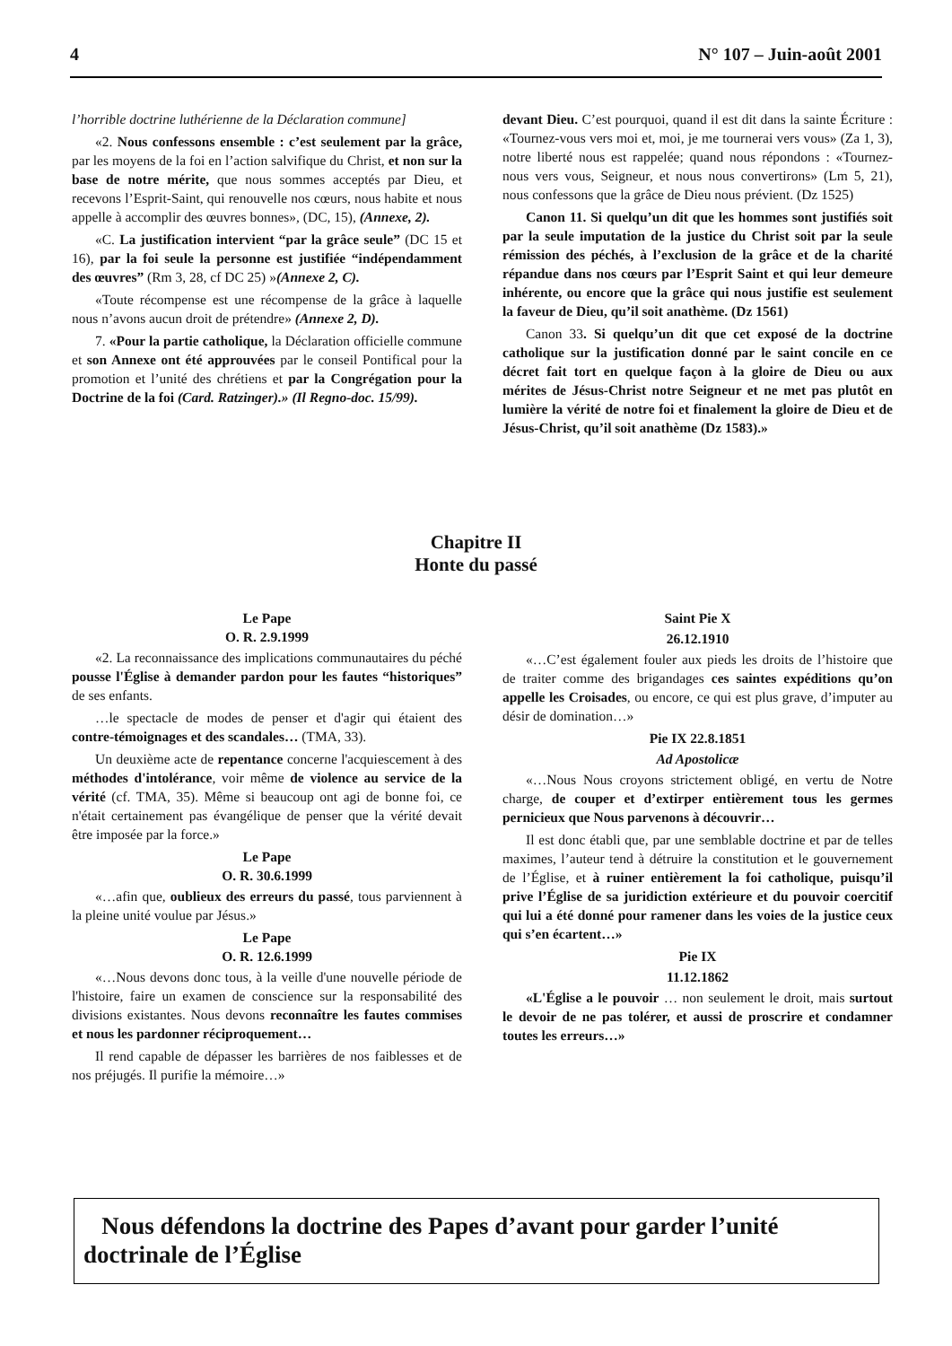4 N° 107 – Juin-août 2001
l’horrible doctrine luthérienne de la Déclaration commune]
«2. Nous confessons ensemble : c’est seulement par la grâce, par les moyens de la foi en l’action salvifique du Christ, et non sur la base de notre mérite, que nous sommes acceptés par Dieu, et recevons l’Esprit-Saint, qui renouvelle nos cœurs, nous habite et nous appelle à accomplir des œuvres bonnes», (DC, 15), (Annexe, 2).
«C. La justification intervient “par la grâce seule” (DC 15 et 16), par la foi seule la personne est justifiée “indépendamment des œuvres” (Rm 3, 28, cf DC 25) »(Annexe 2, C).
«Toute récompense est une récompense de la grâce à laquelle nous n’avons aucun droit de prétendre» (Annexe 2, D).
7. «Pour la partie catholique, la Déclaration officielle commune et son Annexe ont été approuvées par le conseil Pontifical pour la promotion et l’unité des chrétiens et par la Congrégation pour la Doctrine de la foi (Card. Ratzinger).» (Il Regno-doc. 15/99).
devant Dieu. C’est pourquoi, quand il est dit dans la sainte Écriture : «Tournez-vous vers moi et, moi, je me tournerai vers vous» (Za 1, 3), notre liberté nous est rappelée; quand nous répondons : «Tournez-nous vers vous, Seigneur, et nous nous convertirons» (Lm 5, 21), nous confessons que la grâce de Dieu nous prévient. (Dz 1525)
Canon 11. Si quelqu’un dit que les hommes sont justifiés soit par la seule imputation de la justice du Christ soit par la seule rémission des péchés, à l’exclusion de la grâce et de la charité répandue dans nos cœurs par l’Esprit Saint et qui leur demeure inhérente, ou encore que la grâce qui nous justifie est seulement la faveur de Dieu, qu’il soit anathème. (Dz 1561)
Canon 33. Si quelqu’un dit que cet exposé de la doctrine catholique sur la justification donné par le saint concile en ce décret fait tort en quelque façon à la gloire de Dieu ou aux mérites de Jésus-Christ notre Seigneur et ne met pas plutôt en lumière la vérité de notre foi et finalement la gloire de Dieu et de Jésus-Christ, qu’il soit anathème (Dz 1583).»
Chapitre II
Honte du passé
Le Pape
O. R. 2.9.1999
«2. La reconnaissance des implications communautaires du péché pousse l'Église à demander pardon pour les fautes “historiques” de ses enfants.
…le spectacle de modes de penser et d'agir qui étaient des contre-témoignages et des scandales… (TMA, 33).
Un deuxième acte de repentance concerne l'acquiescement à des méthodes d'intolérance, voir même de violence au service de la vérité (cf. TMA, 35). Même si beaucoup ont agi de bonne foi, ce n'était certainement pas évangélique de penser que la vérité devait être imposée par la force.»
Le Pape
O. R. 30.6.1999
«…afin que, oublieux des erreurs du passé, tous parviennent à la pleine unité voulue par Jésus.»
Le Pape
O. R. 12.6.1999
«…Nous devons donc tous, à la veille d'une nouvelle période de l'histoire, faire un examen de conscience sur la responsabilité des divisions existantes. Nous devons reconnaître les fautes commises et nous les pardonner réciproquement…
Il rend capable de dépasser les barrières de nos faiblesses et de nos préjugés. Il purifie la mémoire…»
Saint Pie X
26.12.1910
«…C’est également fouler aux pieds les droits de l’histoire que de traiter comme des brigandages ces saintes expéditions qu’on appelle les Croisades, ou encore, ce qui est plus grave, d’imputer au désir de domination…»
Pie IX 22.8.1851
Ad Apostolicæ
«…Nous Nous croyons strictement obligé, en vertu de Notre charge, de couper et d’extirper entièrement tous les germes pernicieux que Nous parvenons à découvrir…
Il est donc établi que, par une semblable doctrine et par de telles maximes, l’auteur tend à détruire la constitution et le gouvernement de l’Église, et à ruiner entièrement la foi catholique, puisqu’il prive l’Église de sa juridiction extérieure et du pouvoir coercitif qui lui a été donné pour ramener dans les voies de la justice ceux qui s’en écartent…»
Pie IX
11.12.1862
«L'Église a le pouvoir … non seulement le droit, mais surtout le devoir de ne pas tolérer, et aussi de proscrire et condamner toutes les erreurs…»
Nous défendons la doctrine des Papes d’avant pour garder l’unité doctrinale de l’Église